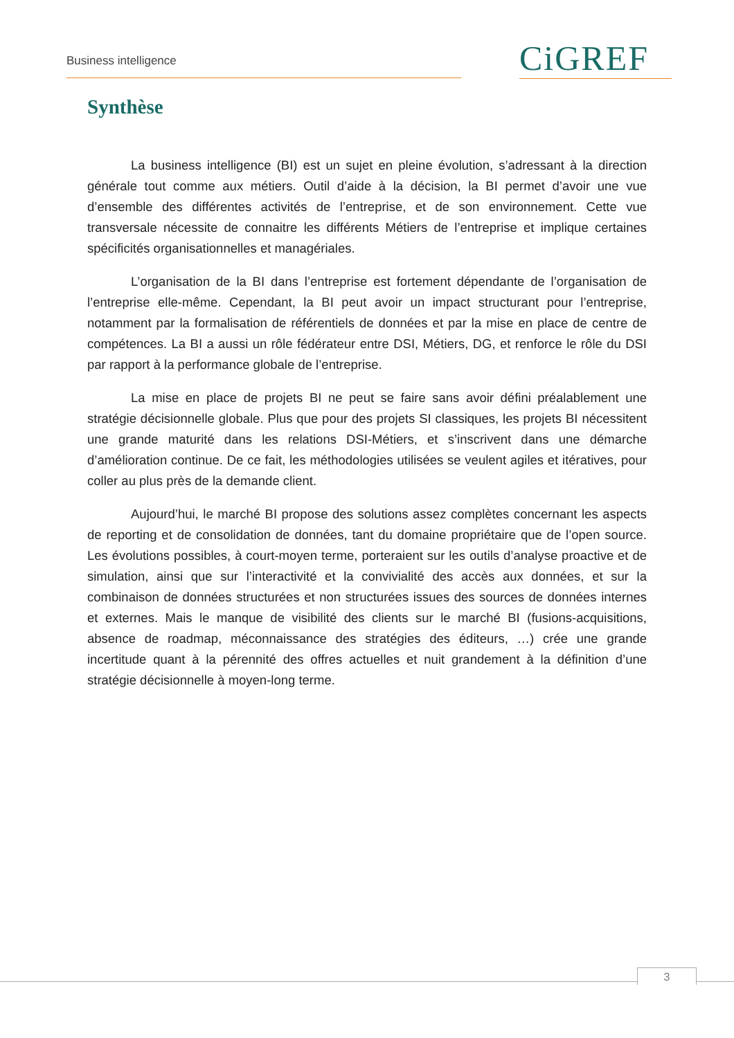Business intelligence CiGREF
Synthèse
La business intelligence (BI) est un sujet en pleine évolution, s’adressant à la direction générale tout comme aux métiers. Outil d’aide à la décision, la BI permet d’avoir une vue d’ensemble des différentes activités de l’entreprise, et de son environnement. Cette vue transversale nécessite de connaitre les différents Métiers de l’entreprise et implique certaines spécificités organisationnelles et managériales.
L’organisation de la BI dans l’entreprise est fortement dépendante de l’organisation de l’entreprise elle-même. Cependant, la BI peut avoir un impact structurant pour l’entreprise, notamment par la formalisation de référentiels de données et par la mise en place de centre de compétences. La BI a aussi un rôle fédérateur entre DSI, Métiers, DG, et renforce le rôle du DSI par rapport à la performance globale de l’entreprise.
La mise en place de projets BI ne peut se faire sans avoir défini préalablement une stratégie décisionnelle globale. Plus que pour des projets SI classiques, les projets BI nécessitent une grande maturité dans les relations DSI-Métiers, et s’inscrivent dans une démarche d’amélioration continue. De ce fait, les méthodologies utilisées se veulent agiles et itératives, pour coller au plus près de la demande client.
Aujourd’hui, le marché BI propose des solutions assez complètes concernant les aspects de reporting et de consolidation de données, tant du domaine propriétaire que de l’open source. Les évolutions possibles, à court-moyen terme, porteraient sur les outils d’analyse proactive et de simulation, ainsi que sur l’interactivité et la convivialité des accès aux données, et sur la combinaison de données structurées et non structurées issues des sources de données internes et externes. Mais le manque de visibilité des clients sur le marché BI (fusions-acquisitions, absence de roadmap, méconnaissance des stratégies des éditeurs, …) crée une grande incertitude quant à la pérennité des offres actuelles et nuit grandement à la définition d’une stratégie décisionnelle à moyen-long terme.
3